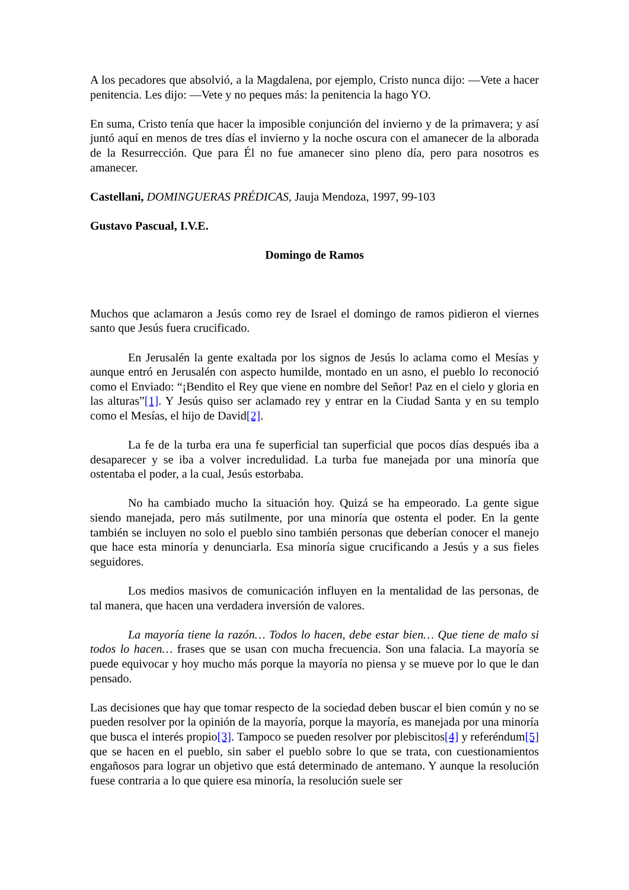A los pecadores que absolvió, a la Magdalena, por ejemplo, Cristo nunca dijo: —Vete a hacer penitencia. Les dijo: —Vete y no peques más: la penitencia la hago YO.
En suma, Cristo tenía que hacer la imposible conjunción del invierno y de la primavera; y así juntó aquí en menos de tres días el invierno y la noche oscura con el amanecer de la alborada de la Resurrección. Que para Él no fue amanecer sino pleno día, pero para nosotros es amanecer.
Castellani, DOMINGUERAS PRÉDICAS, Jauja Mendoza, 1997, 99-103
Gustavo Pascual, I.V.E.
Domingo de Ramos
Muchos que aclamaron a Jesús como rey de Israel el domingo de ramos pidieron el viernes santo que Jesús fuera crucificado.
En Jerusalén la gente exaltada por los signos de Jesús lo aclama como el Mesías y aunque entró en Jerusalén con aspecto humilde, montado en un asno, el pueblo lo reconoció como el Enviado: “¡Bendito el Rey que viene en nombre del Señor! Paz en el cielo y gloria en las alturas”[1]. Y Jesús quiso ser aclamado rey y entrar en la Ciudad Santa y en su templo como el Mesías, el hijo de David[2].
La fe de la turba era una fe superficial tan superficial que pocos días después iba a desaparecer y se iba a volver incredulidad. La turba fue manejada por una minoría que ostentaba el poder, a la cual, Jesús estorbaba.
No ha cambiado mucho la situación hoy. Quizá se ha empeorado. La gente sigue siendo manejada, pero más sutilmente, por una minoría que ostenta el poder. En la gente también se incluyen no solo el pueblo sino también personas que deberían conocer el manejo que hace esta minoría y denunciarla. Esa minoría sigue crucificando a Jesús y a sus fieles seguidores.
Los medios masivos de comunicación influyen en la mentalidad de las personas, de tal manera, que hacen una verdadera inversión de valores.
La mayoría tiene la razón… Todos lo hacen, debe estar bien… Que tiene de malo si todos lo hacen… frases que se usan con mucha frecuencia. Son una falacia. La mayoría se puede equivocar y hoy mucho más porque la mayoría no piensa y se mueve por lo que le dan pensado.
Las decisiones que hay que tomar respecto de la sociedad deben buscar el bien común y no se pueden resolver por la opinión de la mayoría, porque la mayoría, es manejada por una minoría que busca el interés propio[3]. Tampoco se pueden resolver por plebiscitos[4] y referéndum[5] que se hacen en el pueblo, sin saber el pueblo sobre lo que se trata, con cuestionamientos engañosos para lograr un objetivo que está determinado de antemano. Y aunque la resolución fuese contraria a lo que quiere esa minoría, la resolución suele ser